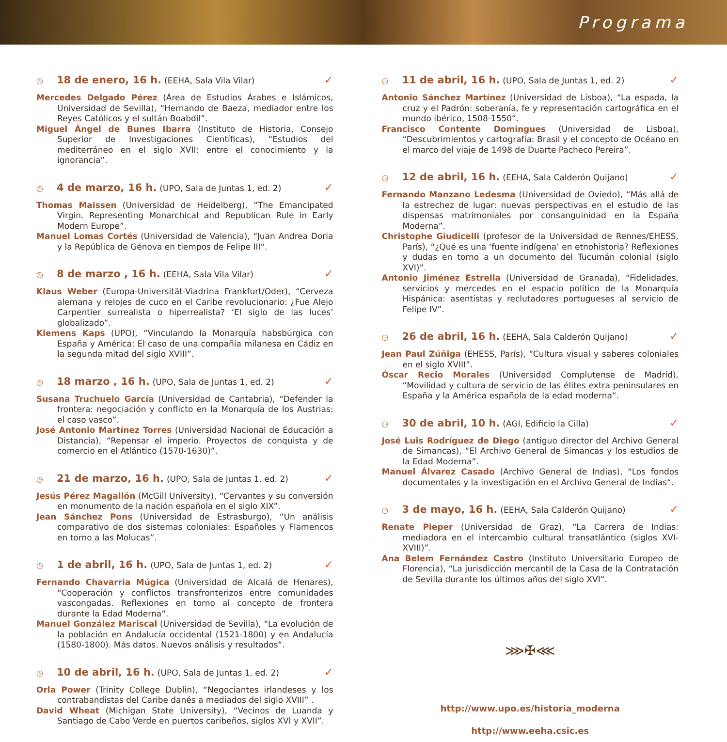Programa
◷ 18 de enero, 16 h. (EEHA, Sala Vila Vilar) ✓
Mercedes Delgado Pérez (Área de Estudios Árabes e Islámicos, Universidad de Sevilla), “Hernando de Baeza, mediador entre los Reyes Católicos y el sultán Boabdil“.
Miguel Ángel de Bunes Ibarra (Instituto de Historia, Consejo Superior de Investigaciones Científicas), “Estudios del mediterráneo en el siglo XVII: entre el conocimiento y la ignorancia“.
◷ 4 de marzo, 16 h. (UPO, Sala de Juntas 1, ed. 2) ✓
Thomas Maissen (Universidad de Heidelberg), “The Emancipated Virgin. Representing Monarchical and Republican Rule in Early Modern Europe”.
Manuel Lomas Cortés (Universidad de Valencia), “Juan Andrea Doria y la República de Génova en tiempos de Felipe III“.
◷ 8 de marzo , 16 h. (EEHA, Sala Vila Vilar) ✓
Klaus Weber (Europa-Universität-Viadrina Frankfurt/Oder), “Cerveza alemana y relojes de cuco en el Caribe revolucionario: ¿Fue Alejo Carpentier surrealista o hiperrealista? ‘El siglo de las luces’ globalizado”.
Klemens Kaps (UPO), “Vinculando la Monarquía habsbúrgica con España y América: El caso de una compañía milanesa en Cádiz en la segunda mitad del siglo XVIII”.
◷ 18 marzo , 16 h. (UPO, Sala de Juntas 1, ed. 2) ✓
Susana Truchuelo García (Universidad de Cantabria), “Defender la frontera: negociación y conflicto en la Monarquía de los Austrias: el caso vasco”.
José Antonio Martínez Torres (Universidad Nacional de Educación a Distancia), “Repensar el imperio. Proyectos de conquista y de comercio en el Atlántico (1570-1630)”.
◷ 21 de marzo, 16 h. (UPO, Sala de Juntas 1, ed. 2) ✓
Jesús Pérez Magallón (McGill University), “Cervantes y su conversión en monumento de la nación española en el siglo XIX”.
Jean Sánchez Pons (Universidad de Estrasburgo), “Un análisis comparativo de dos sistemas coloniales: Españoles y Flamencos en torno a las Molucas”.
◷ 1 de abril, 16 h. (UPO, Sala de Juntas 1, ed. 2) ✓
Fernando Chavarria Múgica (Universidad de Alcalá de Henares), “Cooperación y conflictos transfronterizos entre comunidades vascongadas. Reflexiones en torno al concepto de frontera durante la Edad Moderna“.
Manuel González Mariscal (Universidad de Sevilla), “La evolución de la población en Andalucía occidental (1521-1800) y en Andalucía (1580-1800). Más datos. Nuevos análisis y resultados“.
◷ 10 de abril, 16 h. (UPO, Sala de Juntas 1, ed. 2) ✓
Orla Power (Trinity College Dublin), “Negociantes irlandeses y los contrabandistas del Caribe danés a mediados del siglo XVIII” .
David Wheat (Michigan State University), “Vecinos de Luanda y Santiago de Cabo Verde en puertos caribeños, siglos XVI y XVII”.
◷ 11 de abril, 16 h. (UPO, Sala de Juntas 1, ed. 2) ✓
Antonio Sánchez Martínez (Universidad de Lisboa), “La espada, la cruz y el Padrón: soberanía, fe y representación cartográfica en el mundo ibérico, 1508-1550“.
Francisco Contente Domingues (Universidad de Lisboa), “Descubrimientos y cartografía: Brasil y el concepto de Océano en el marco del viaje de 1498 de Duarte Pacheco Pereira”.
◷ 12 de abril, 16 h. (EEHA, Sala Calderón Quijano) ✓
Fernando Manzano Ledesma (Universidad de Oviedo), “Más allá de la estrechez de lugar: nuevas perspectivas en el estudio de las dispensas matrimoniales por consanguinidad en la España Moderna”.
Christophe Giudicelli (profesor de la Universidad de Rennes/EHESS, París), “¿Qué es una ‘fuente indígena’ en etnohistoria? Reflexiones y dudas en torno a un documento del Tucumán colonial (siglo XVI)”.
Antonio Jiménez Estrella (Universidad de Granada), “Fidelidades, servicios y mercedes en el espacio político de la Monarquía Hispánica: asentistas y reclutadores portugueses al servicio de Felipe IV”.
◷ 26 de abril, 16 h. (EEHA, Sala Calderón Quijano) ✓
Jean Paul Zúñiga (EHESS, París), “Cultura visual y saberes coloniales en el siglo XVIII”.
Óscar Recio Morales (Universidad Complutense de Madrid), “Movilidad y cultura de servicio de las élites extra peninsulares en España y la América española de la edad moderna“.
◷ 30 de abril, 10 h. (AGI, Edificio la Cilla) ✓
José Luis Rodríguez de Diego (antiguo director del Archivo General de Simancas), “El Archivo General de Simancas y los estudios de la Edad Moderna”.
Manuel Álvarez Casado (Archivo General de Indias), “Los fondos documentales y la investigación en el Archivo General de Indias“.
◷ 3 de mayo, 16 h. (EEHA, Sala Calderón Quijano) ✓
Renate Pieper (Universidad de Graz), “La Carrera de Indias: mediadora en el intercambio cultural transatlántico (siglos XVI-XVIII)”.
Ana Belem Fernández Castro (Instituto Universitario Europeo de Florencia), “La jurisdicción mercantil de la Casa de la Contratación de Sevilla durante los últimos años del siglo XVI“.
⋙✠⋘
http://www.upo.es/historia_moderna
http://www.eeha.csic.es